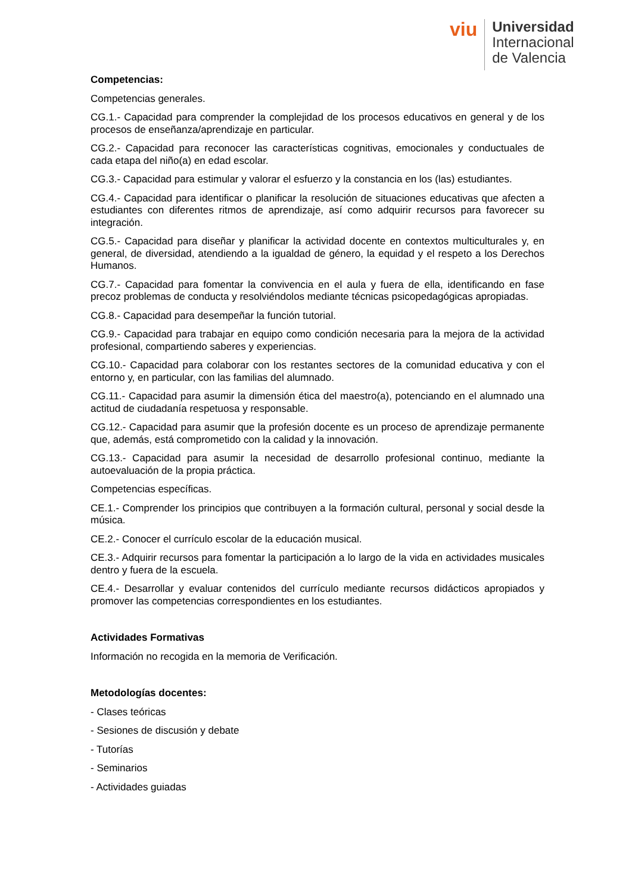viu
Universidad
Internacional
de Valencia
Competencias:
Competencias generales.
CG.1.- Capacidad para comprender la complejidad de los procesos educativos en general y de los procesos de enseñanza/aprendizaje en particular.
CG.2.- Capacidad para reconocer las características cognitivas, emocionales y conductuales de cada etapa del niño(a) en edad escolar.
CG.3.- Capacidad para estimular y valorar el esfuerzo y la constancia en los (las) estudiantes.
CG.4.- Capacidad para identificar o planificar la resolución de situaciones educativas que afecten a estudiantes con diferentes ritmos de aprendizaje, así como adquirir recursos para favorecer su integración.
CG.5.- Capacidad para diseñar y planificar la actividad docente en contextos multiculturales y, en general, de diversidad, atendiendo a la igualdad de género, la equidad y el respeto a los Derechos Humanos.
CG.7.- Capacidad para fomentar la convivencia en el aula y fuera de ella, identificando en fase precoz problemas de conducta y resolviéndolos mediante técnicas psicopedagógicas apropiadas.
CG.8.- Capacidad para desempeñar la función tutorial.
CG.9.- Capacidad para trabajar en equipo como condición necesaria para la mejora de la actividad profesional, compartiendo saberes y experiencias.
CG.10.- Capacidad para colaborar con los restantes sectores de la comunidad educativa y con el entorno y, en particular, con las familias del alumnado.
CG.11.- Capacidad para asumir la dimensión ética del maestro(a), potenciando en el alumnado una actitud de ciudadanía respetuosa y responsable.
CG.12.- Capacidad para asumir que la profesión docente es un proceso de aprendizaje permanente que, además, está comprometido con la calidad y la innovación.
CG.13.- Capacidad para asumir la necesidad de desarrollo profesional continuo, mediante la autoevaluación de la propia práctica.
Competencias específicas.
CE.1.- Comprender los principios que contribuyen a la formación cultural, personal y social desde la música.
CE.2.- Conocer el currículo escolar de la educación musical.
CE.3.- Adquirir recursos para fomentar la participación a lo largo de la vida en actividades musicales dentro y fuera de la escuela.
CE.4.- Desarrollar y evaluar contenidos del currículo mediante recursos didácticos apropiados y promover las competencias correspondientes en los estudiantes.
Actividades Formativas
Información no recogida en la memoria de Verificación.
Metodologías docentes:
- Clases teóricas
- Sesiones de discusión y debate
- Tutorías
- Seminarios
- Actividades guiadas